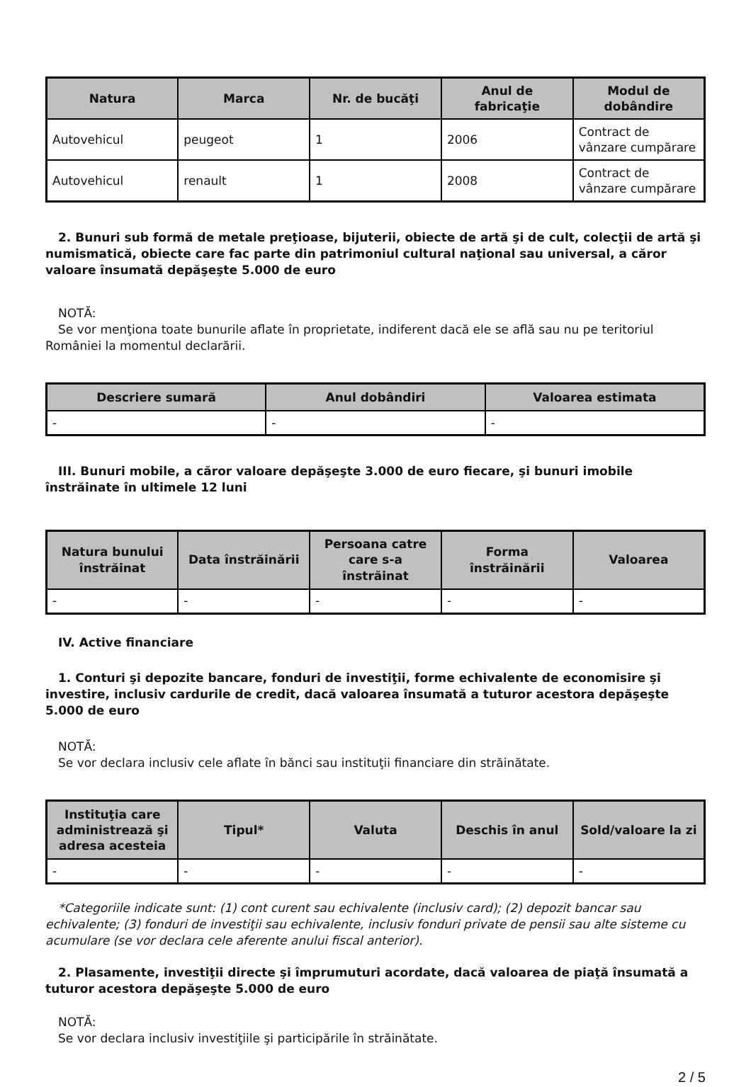| Natura | Marca | Nr. de bucăţi | Anul de fabricaţie | Modul de dobândire |
| --- | --- | --- | --- | --- |
| Autovehicul | peugeot | 1 | 2006 | Contract de vânzare cumpărare |
| Autovehicul | renault | 1 | 2008 | Contract de vânzare cumpărare |
2. Bunuri sub formă de metale preţioase, bijuterii, obiecte de artă şi de cult, colecţii de artă şi numismatică, obiecte care fac parte din patrimoniul cultural naţional sau universal, a căror valoare însumată depăşeşte 5.000 de euro
NOTĂ:
Se vor menţiona toate bunurile aflate în proprietate, indiferent dacă ele se află sau nu pe teritoriul României la momentul declarării.
| Descriere sumară | Anul dobândiri | Valoarea estimata |
| --- | --- | --- |
| - | - | - |
III. Bunuri mobile, a căror valoare depăşeşte 3.000 de euro fiecare, şi bunuri imobile înstrăinate în ultimele 12 luni
| Natura bunului înstrăinat | Data înstrăinării | Persoana catre care s-a înstrăinat | Forma înstrăinării | Valoarea |
| --- | --- | --- | --- | --- |
| - | - | - | - | - |
IV. Active financiare
1. Conturi şi depozite bancare, fonduri de investiţii, forme echivalente de economisire şi investire, inclusiv cardurile de credit, dacă valoarea însumată a tuturor acestora depăşeşte 5.000 de euro
NOTĂ:
Se vor declara inclusiv cele aflate în bănci sau instituţii financiare din străinătate.
| Instituţia care administrează şi adresa acesteia | Tipul* | Valuta | Deschis în anul | Sold/valoare la zi |
| --- | --- | --- | --- | --- |
| - | - | - | - | - |
*Categoriile indicate sunt: (1) cont curent sau echivalente (inclusiv card); (2) depozit bancar sau echivalente; (3) fonduri de investiţii sau echivalente, inclusiv fonduri private de pensii sau alte sisteme cu acumulare (se vor declara cele aferente anului fiscal anterior).
2. Plasamente, investiţii directe şi împrumuturi acordate, dacă valoarea de piaţă însumată a tuturor acestora depăşeşte 5.000 de euro
NOTĂ:
Se vor declara inclusiv investiţiile şi participările în străinătate.
2 / 5